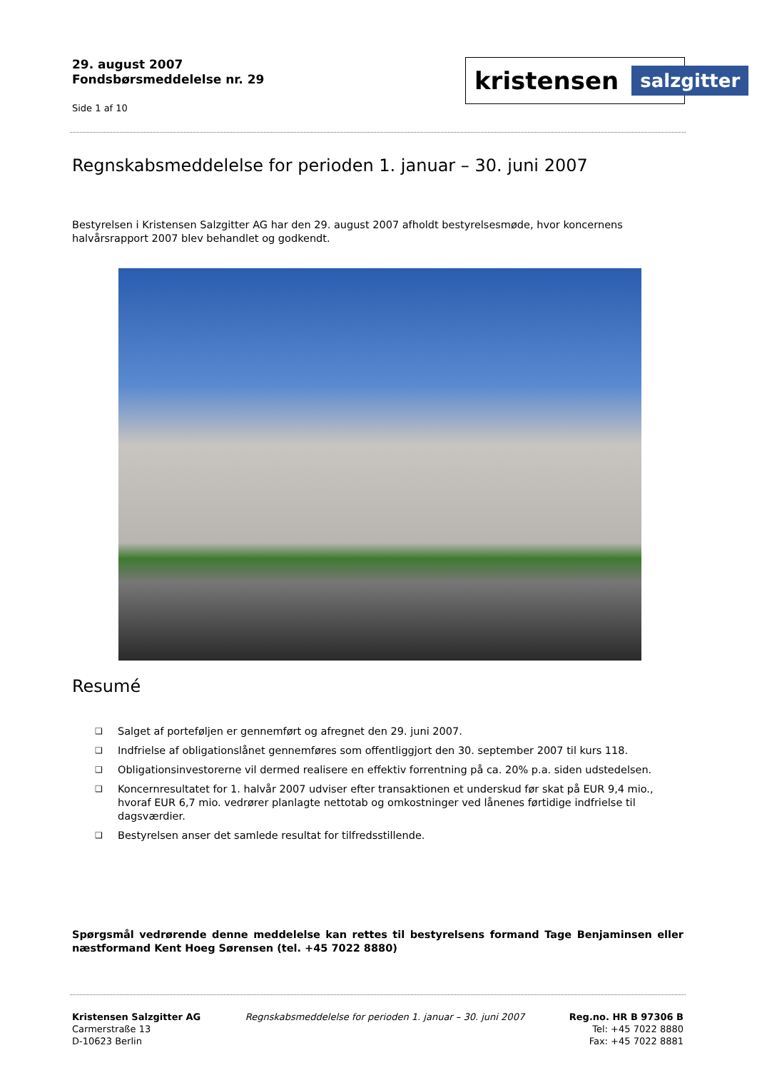29. august 2007
Fondsbørsmeddelelse nr. 29
Side 1 af 10
kristensen salzgitter
Regnskabsmeddelelse for perioden 1. januar – 30. juni 2007
Bestyrelsen i Kristensen Salzgitter AG har den 29. august 2007 afholdt bestyrelsesmøde, hvor koncernens halvårsrapport 2007 blev behandlet og godkendt.
Resumé
❑ Salget af porteføljen er gennemført og afregnet den 29. juni 2007.
❑ Indfrielse af obligationslånet gennemføres som offentliggjort den 30. september 2007 til kurs 118.
❑ Obligationsinvestorerne vil dermed realisere en effektiv forrentning på ca. 20% p.a. siden udstedelsen.
❑ Koncernresultatet for 1. halvår 2007 udviser efter transaktionen et underskud før skat på EUR 9,4 mio., hvoraf EUR 6,7 mio. vedrører planlagte nettotab og omkostninger ved lånenes førtidige indfrielse til dagsværdier.
❑ Bestyrelsen anser det samlede resultat for tilfredsstillende.
Spørgsmål vedrørende denne meddelelse kan rettes til bestyrelsens formand Tage Benjaminsen eller næstformand Kent Hoeg Sørensen (tel. +45 7022 8880)
Kristensen Salzgitter AG
Carmerstraße 13
D-10623 Berlin
Regnskabsmeddelelse for perioden 1. januar – 30. juni 2007
Reg.no. HR B 97306 B
Tel: +45 7022 8880
Fax: +45 7022 8881